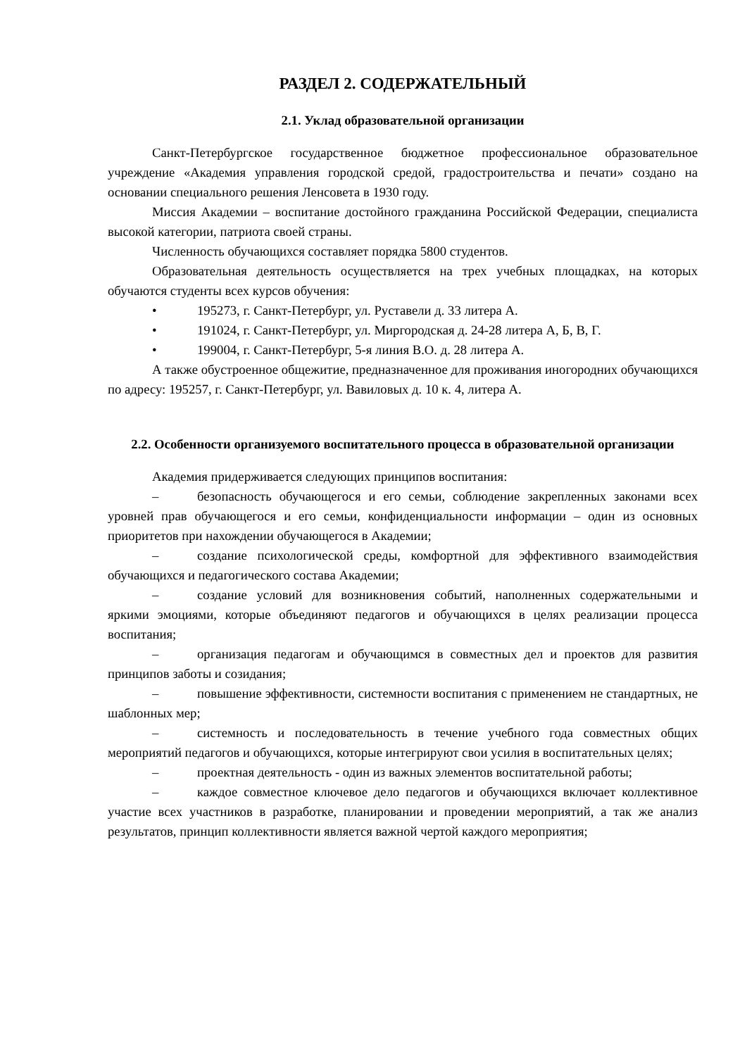РАЗДЕЛ 2. СОДЕРЖАТЕЛЬНЫЙ
2.1. Уклад образовательной организации
Санкт-Петербургское государственное бюджетное профессиональное образовательное учреждение «Академия управления городской средой, градостроительства и печати» создано на основании специального решения Ленсовета в 1930 году.
Миссия Академии – воспитание достойного гражданина Российской Федерации, специалиста высокой категории, патриота своей страны.
Численность обучающихся составляет порядка 5800 студентов.
Образовательная деятельность осуществляется на трех учебных площадках, на которых обучаются студенты всех курсов обучения:
• 195273, г. Санкт-Петербург, ул. Руставели д. 33 литера А.
• 191024, г. Санкт-Петербург, ул. Миргородская д. 24-28 литера А, Б, В, Г.
• 199004, г. Санкт-Петербург, 5-я линия В.О. д. 28 литера А.
А также обустроенное общежитие, предназначенное для проживания иногородних обучающихся по адресу: 195257, г. Санкт-Петербург, ул. Вавиловых д. 10 к. 4, литера А.
2.2. Особенности организуемого воспитательного процесса в образовательной организации
Академия придерживается следующих принципов воспитания:
– безопасность обучающегося и его семьи, соблюдение закрепленных законами всех уровней прав обучающегося и его семьи, конфиденциальности информации – один из основных приоритетов при нахождении обучающегося в Академии;
– создание психологической среды, комфортной для эффективного взаимодействия обучающихся и педагогического состава Академии;
– создание условий для возникновения событий, наполненных содержательными и яркими эмоциями, которые объединяют педагогов и обучающихся в целях реализации процесса воспитания;
– организация педагогам и обучающимся в совместных дел и проектов для развития принципов заботы и созидания;
– повышение эффективности, системности воспитания с применением не стандартных, не шаблонных мер;
– системность и последовательность в течение учебного года совместных общих мероприятий педагогов и обучающихся, которые интегрируют свои усилия в воспитательных целях;
– проектная деятельность - один из важных элементов воспитательной работы;
– каждое совместное ключевое дело педагогов и обучающихся включает коллективное участие всех участников в разработке, планировании и проведении мероприятий, а так же анализ результатов, принцип коллективности является важной чертой каждого мероприятия;